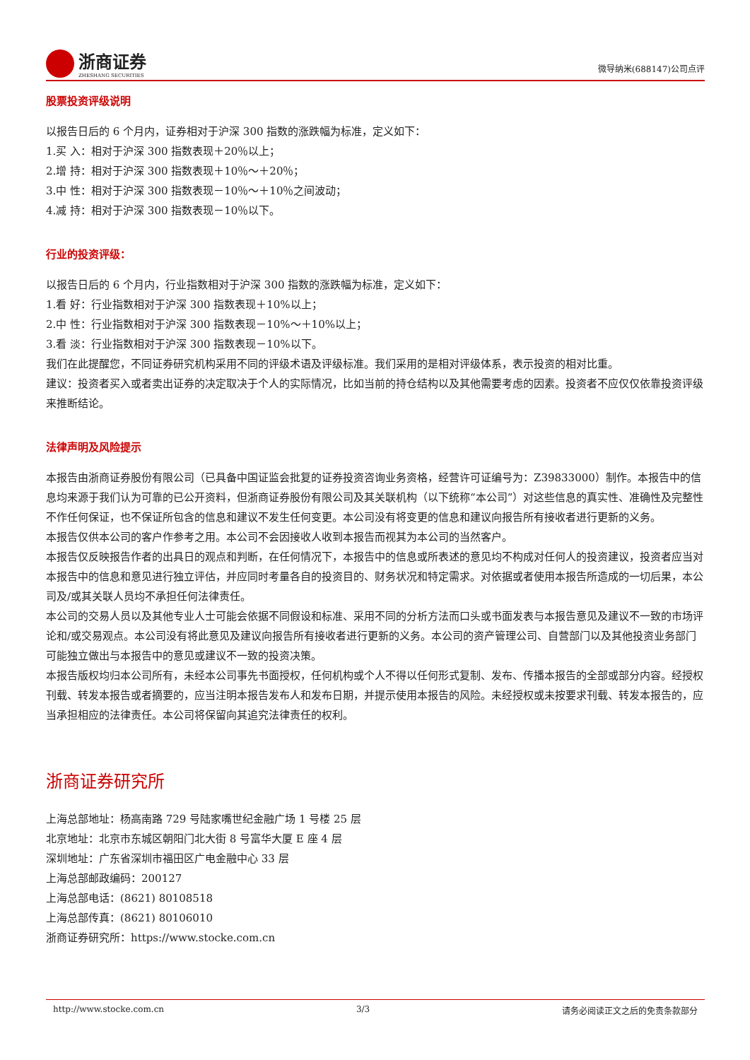浙商证券
ZHESHANG SECURITIES
微导纳米(688147)公司点评
股票投资评级说明
以报告日后的 6 个月内，证券相对于沪深 300 指数的涨跌幅为标准，定义如下：
1.买 入：相对于沪深 300 指数表现＋20％以上；
2.增 持：相对于沪深 300 指数表现＋10％～＋20％；
3.中 性：相对于沪深 300 指数表现－10％～＋10％之间波动；
4.减 持：相对于沪深 300 指数表现－10％以下。
行业的投资评级：
以报告日后的 6 个月内，行业指数相对于沪深 300 指数的涨跌幅为标准，定义如下：
1.看 好：行业指数相对于沪深 300 指数表现＋10%以上；
2.中 性：行业指数相对于沪深 300 指数表现－10%～＋10%以上；
3.看 淡：行业指数相对于沪深 300 指数表现－10%以下。
我们在此提醒您，不同证券研究机构采用不同的评级术语及评级标准。我们采用的是相对评级体系，表示投资的相对比重。
建议：投资者买入或者卖出证券的决定取决于个人的实际情况，比如当前的持仓结构以及其他需要考虑的因素。投资者不应仅仅依靠投资评级来推断结论。
法律声明及风险提示
本报告由浙商证券股份有限公司（已具备中国证监会批复的证券投资咨询业务资格，经营许可证编号为：Z39833000）制作。本报告中的信息均来源于我们认为可靠的已公开资料，但浙商证券股份有限公司及其关联机构（以下统称“本公司”）对这些信息的真实性、准确性及完整性不作任何保证，也不保证所包含的信息和建议不发生任何变更。本公司没有将变更的信息和建议向报告所有接收者进行更新的义务。
本报告仅供本公司的客户作参考之用。本公司不会因接收人收到本报告而视其为本公司的当然客户。
本报告仅反映报告作者的出具日的观点和判断，在任何情况下，本报告中的信息或所表述的意见均不构成对任何人的投资建议，投资者应当对本报告中的信息和意见进行独立评估，并应同时考量各自的投资目的、财务状况和特定需求。对依据或者使用本报告所造成的一切后果，本公司及/或其关联人员均不承担任何法律责任。
本公司的交易人员以及其他专业人士可能会依据不同假设和标准、采用不同的分析方法而口头或书面发表与本报告意见及建议不一致的市场评论和/或交易观点。本公司没有将此意见及建议向报告所有接收者进行更新的义务。本公司的资产管理公司、自营部门以及其他投资业务部门可能独立做出与本报告中的意见或建议不一致的投资决策。
本报告版权均归本公司所有，未经本公司事先书面授权，任何机构或个人不得以任何形式复制、发布、传播本报告的全部或部分内容。经授权刊载、转发本报告或者摘要的，应当注明本报告发布人和发布日期，并提示使用本报告的风险。未经授权或未按要求刊载、转发本报告的，应当承担相应的法律责任。本公司将保留向其追究法律责任的权利。
浙商证券研究所
上海总部地址：杨高南路 729 号陆家嘴世纪金融广场 1 号楼 25 层
北京地址：北京市东城区朝阳门北大街 8 号富华大厦 E 座 4 层
深圳地址：广东省深圳市福田区广电金融中心 33 层
上海总部邮政编码：200127
上海总部电话：(8621) 80108518
上海总部传真：(8621) 80106010
浙商证券研究所：https://www.stocke.com.cn
http://www.stocke.com.cn 3/3 请务必阅读正文之后的免责条款部分